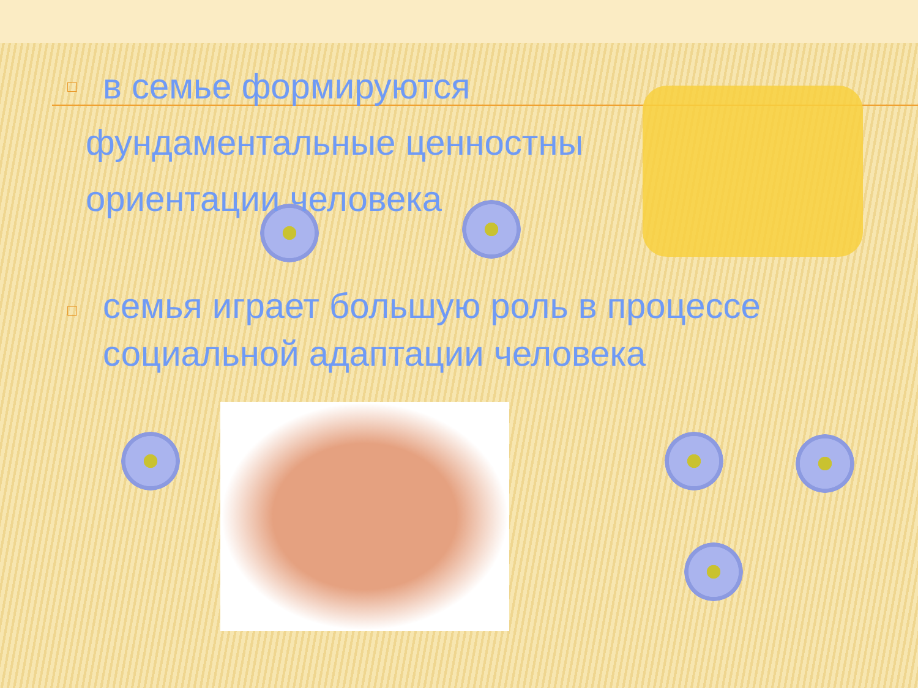□ в семье формируются
фундаментальные ценностны
ориентации человека
□ семья играет большую роль в процессе
социальной адаптации человека